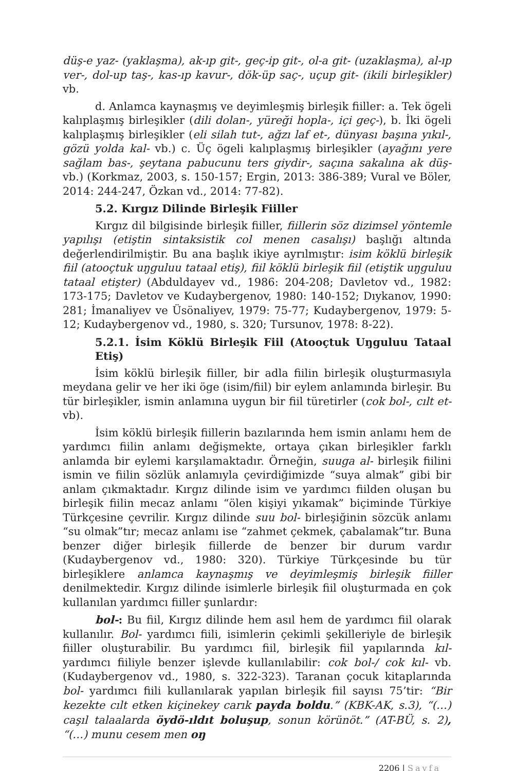düş-e yaz- (yaklaşma), ak-ıp git-, geç-ip git-, ol-a git- (uzaklaşma), al-ıp ver-, dol-up taş-, kas-ıp kavur-, dök-üp saç-, uçup git- (ikili birleşikler) vb.
d. Anlamca kaynaşmış ve deyimleşmiş birleşik fiiller: a. Tek ögeli kalıplaşmış birleşikler (dili dolan-, yüreği hopla-, içi geç-), b. İki ögeli kalıplaşmış birleşikler (eli silah tut-, ağzı laf et-, dünyası başına yıkıl-, gözü yolda kal- vb.) c. Üç ögeli kalıplaşmış birleşikler (ayağını yere sağlam bas-, şeytana pabucunu ters giydir-, saçına sakalına ak düş- vb.) (Korkmaz, 2003, s. 150-157; Ergin, 2013: 386-389; Vural ve Böler, 2014: 244-247, Özkan vd., 2014: 77-82).
5.2. Kırgız Dilinde Birleşik Fiiller
Kırgız dil bilgisinde birleşik fiiller, fiillerin söz dizimsel yöntemle yapılışı (etiştin sintaksistik col menen casalışı) başlığı altında değerlendirilmiştir. Bu ana başlık ikiye ayrılmıştır: isim köklü birleşik fiil (atooçtuk uŋguluu tataal etiş), fiil köklü birleşik fiil (etiştik uŋguluu tataal etişter) (Abduldayev vd., 1986: 204-208; Davletov vd., 1982: 173-175; Davletov ve Kudaybergenov, 1980: 140-152; Dıykanov, 1990: 281; İmanaliyev ve Üsönaliyev, 1979: 75-77; Kudaybergenov, 1979: 5-12; Kudaybergenov vd., 1980, s. 320; Tursunov, 1978: 8-22).
5.2.1. İsim Köklü Birleşik Fiil (Atooçtuk Uŋguluu Tataal Etiş)
İsim köklü birleşik fiiller, bir adla fiilin birleşik oluşturmasıyla meydana gelir ve her iki öge (isim/fiil) bir eylem anlamında birleşir. Bu tür birleşikler, ismin anlamına uygun bir fiil türetirler (cok bol-, cılt et- vb).
İsim köklü birleşik fiillerin bazılarında hem ismin anlamı hem de yardımcı fiilin anlamı değişmekte, ortaya çıkan birleşikler farklı anlamda bir eylemi karşılamaktadır. Örneğin, suuga al- birleşik fiilini ismin ve fiilin sözlük anlamıyla çevirdiğimizde “suya almak” gibi bir anlam çıkmaktadır. Kırgız dilinde isim ve yardımcı fiilden oluşan bu birleşik fiilin mecaz anlamı “ölen kişiyi yıkamak” biçiminde Türkiye Türkçesine çevrilir. Kırgız dilinde suu bol- birleşiğinin sözcük anlamı “su olmak”tır; mecaz anlamı ise “zahmet çekmek, çabalamak”tır. Buna benzer diğer birleşik fiillerde de benzer bir durum vardır (Kudaybergenov vd., 1980: 320). Türkiye Türkçesinde bu tür birleşiklere anlamca kaynaşmış ve deyimleşmiş birleşik fiiller denilmektedir. Kırgız dilinde isimlerle birleşik fiil oluşturmada en çok kullanılan yardımcı fiiller şunlardır:
bol-: Bu fiil, Kırgız dilinde hem asıl hem de yardımcı fiil olarak kullanılır. Bol- yardımcı fiili, isimlerin çekimli şekilleriyle de birleşik fiiller oluşturabilir. Bu yardımcı fiil, birleşik fiil yapılarında kıl- yardımcı fiiliyle benzer işlevde kullanılabilir: cok bol-/ cok kıl- vb. (Kudaybergenov vd., 1980, s. 322-323). Taranan çocuk kitaplarında bol- yardımcı fiili kullanılarak yapılan birleşik fiil sayısı 75’tir: “Bir kezekte cılt etken kiçinekey carık payda boldu.” (KBK-AK, s.3), “(…) caşıl talaalarda öydö-ıldıt boluşup, sonun körünöt.” (AT-BÜ, s. 2), “(…) munu cesem men oŋ
2206 | Sayfa